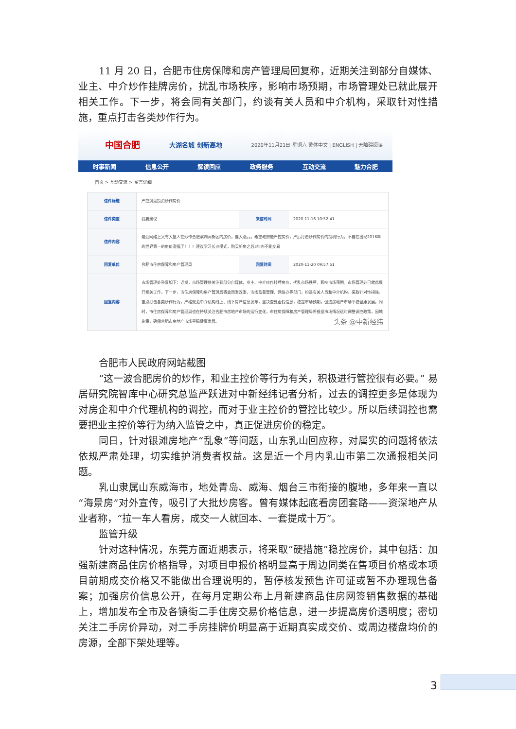11 月 20 日，合肥市住房保障和房产管理局回复称，近期关注到部分自媒体、业主、中介炒作挂牌房价，扰乱市场秩序，影响市场预期，市场管理处已就此展开相关工作。下一步，将会同有关部门，约谈有关人员和中介机构，采取针对性措施，重点打击各类炒作行为。
中国合肥 大湖名城 创新高地 2020年11月21日 星期六 繁体中文 | ENGLISH | 无障碍阅读
时事新闻 信息公开 解读回应 政务服务 互动交流 魅力合肥
首页 > 互动交流 > 留言详细
| 信件标题 | 严控滨湖投资炒作房价 | | |
| 信件类型 | 我要建议 | 来信时间 | 2020-11-16 10:52:41 |
| 信件内容 | 最近网络上又有大批人在炒作合肥滨湖高新区的房价，要大涨。。。希望政府能严控房价，严厉打击炒作房价的投机行为，不要在出现2016年的世界第一的房价涨幅了！！！建议学习长沙模式，购买新房之后3年内不能交易 | | |
| 回复单位 | 合肥市住房保障和房产管理局 | 回复时间 | 2020-11-20 09:57:51 |
| 回复内容 | 市场管理处答复如下：近期，市场管理处关注到部分自媒体、业主、中介炒作挂牌房价，扰乱市场秩序，影响市场预期，市场管理处已就此展开相关工作。下一步，市住房保障和房产管理局将会同发改委、市场监督管理、网信办等部门，约谈有关人员和中介机构，采取针对性措施，重点打击各类炒作行为，严格规范中介机构线上、线下房产信息发布，坚决查处虚假信息，稳定市场预期，促进房地产市场平稳健康发展。同时，市住房保障和房产管理局也在持续关注合肥市房地产市场的运行变化，市住房保障和房产管理局将根据市场情况适时调整调控政策，因城施策，确保合肥市房地产市场平稳健康发展。 头条 @中新经纬 | | |
合肥市人民政府网站截图
“这一波合肥房价的炒作，和业主控价等行为有关，积极进行管控很有必要。” 易居研究院智库中心研究总监严跃进对中新经纬记者分析，过去的调控更多是体现为对房企和中介代理机构的调控，而对于业主控价的管控比较少。所以后续调控也需要把业主控价等行为纳入监管之中，真正促进房价的稳定。
同日，针对银滩房地产“乱象”等问题，山东乳山回应称，对属实的问题将依法依规严肃处理，切实维护消费者权益。这是近一个月内乳山市第二次通报相关问题。
乳山隶属山东威海市，地处青岛、威海、烟台三市衔接的腹地，多年来一直以“海景房”对外宣传，吸引了大批炒房客。曾有媒体起底看房团套路——资深地产从业者称，“拉一车人看房，成交一人就回本、一套提成十万”。
监管升级
针对这种情况，东莞方面近期表示，将采取“硬措施”稳控房价，其中包括：加强新建商品住房价格指导，对项目申报价格明显高于周边同类在售项目价格或本项目前期成交价格又不能做出合理说明的，暂停核发预售许可证或暂不办理现售备案；加强房价信息公开，在每月定期公布上月新建商品住房网签销售数据的基础上，增加发布全市及各镇街二手住房交易价格信息，进一步提高房价透明度；密切关注二手房价异动，对二手房挂牌价明显高于近期真实成交价、或周边楼盘均价的房源，全部下架处理等。
3